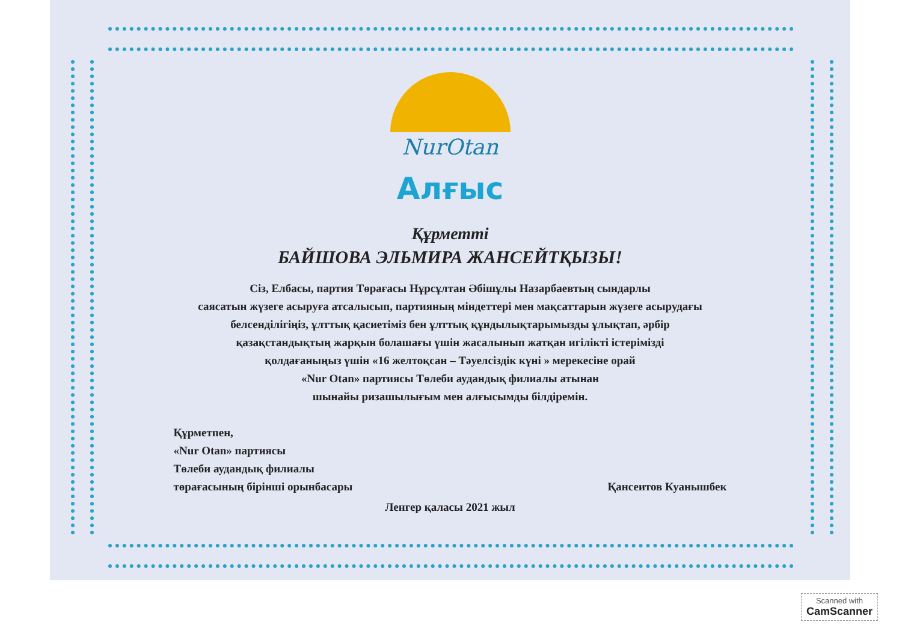NurOtan
Алғыс
Құрметті
БАЙШОВА ЭЛЬМИРА ЖАНСЕЙТҚЫЗЫ!
Сіз, Елбасы, партия Төрағасы Нұрсұлтан Әбішұлы Назарбаевтың сындарлы
саясатын жүзеге асыруға атсалысып, партияның міндеттері мен мақсаттарын жүзеге асырудағы
белсенділігіңіз, ұлттық қасиетіміз бен ұлттық құндылықтарымызды ұлықтап, әрбір
қазақстандықтың жарқын болашағы үшін жасалынып жатқан игілікті істерімізді
қолдағаныңыз үшін «16 желтоқсан – Тәуелсіздік күні » мерекесіне орай
«Nur Otan» партиясы Төлеби аудандық филиалы атынан
шынайы ризашылығым мен алғысымды білдіремін.
Құрметпен,
«Nur Otan» партиясы
Төлеби аудандық филиалы
төрағасының бірінші орынбасары
Қансеитов Куанышбек
Ленгер қаласы 2021 жыл
Scanned with
CamScanner